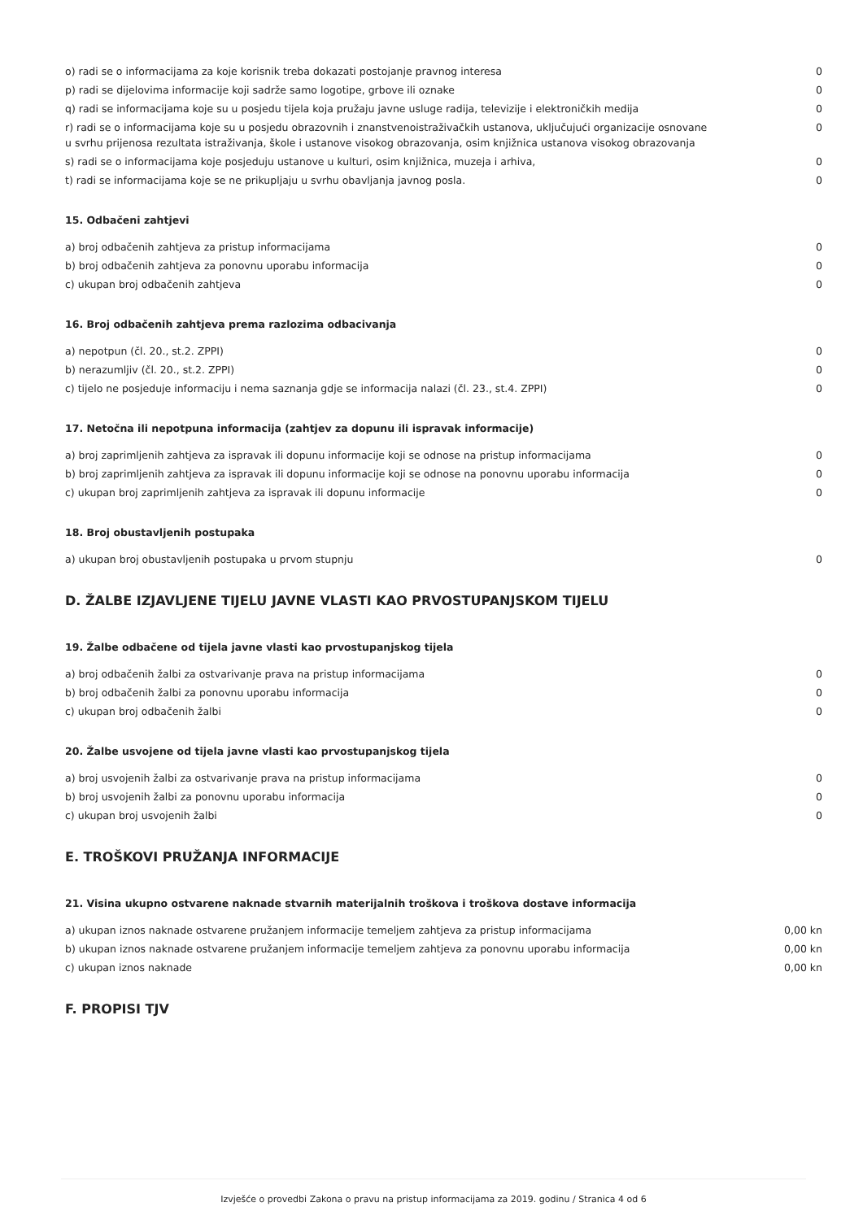| o) radi se o informacijama za koje korisnik treba dokazati postojanje pravnog interesa | 0 |
| p) radi se dijelovima informacije koji sadrže samo logotipe, grbove ili oznake | 0 |
| q) radi se informacijama koje su u posjedu tijela koja pružaju javne usluge radija, televizije i elektroničkih medija | 0 |
| r) radi se o informacijama koje su u posjedu obrazovnih i znanstvenoistraživačkih ustanova, uključujući organizacije osnovane u svrhu prijenosa rezultata istraživanja, škole i ustanove visokog obrazovanja, osim knjižnica ustanova visokog obrazovanja | 0 |
| s) radi se o informacijama koje posjeduju ustanove u kulturi, osim knjižnica, muzeja i arhiva, | 0 |
| t) radi se informacijama koje se ne prikupljaju u svrhu obavljanja javnog posla. | 0 |
15. Odbačeni zahtjevi
| a) broj odbačenih zahtjeva za pristup informacijama | 0 |
| b) broj odbačenih zahtjeva za ponovnu uporabu informacija | 0 |
| c) ukupan broj odbačenih zahtjeva | 0 |
16. Broj odbačenih zahtjeva prema razlozima odbacivanja
| a) nepotpun (čl. 20., st.2. ZPPI) | 0 |
| b) nerazumljiv (čl. 20., st.2. ZPPI) | 0 |
| c) tijelo ne posjeduje informaciju i nema saznanja gdje se informacija nalazi (čl. 23., st.4. ZPPI) | 0 |
17. Netočna ili nepotpuna informacija (zahtjev za dopunu ili ispravak informacije)
| a) broj zaprimljenih zahtjeva za ispravak ili dopunu informacije koji se odnose na pristup informacijama | 0 |
| b) broj zaprimljenih zahtjeva za ispravak ili dopunu informacije koji se odnose na ponovnu uporabu informacija | 0 |
| c) ukupan broj zaprimljenih zahtjeva za ispravak ili dopunu informacije | 0 |
18. Broj obustavljenih postupaka
| a) ukupan broj obustavljenih postupaka u prvom stupnju | 0 |
D. ŽALBE IZJAVLJENE TIJELU JAVNE VLASTI KAO PRVOSTUPANJSKOM TIJELU
19. Žalbe odbačene od tijela javne vlasti kao prvostupanjskog tijela
| a) broj odbačenih žalbi za ostvarivanje prava na pristup informacijama | 0 |
| b) broj odbačenih žalbi za ponovnu uporabu informacija | 0 |
| c) ukupan broj odbačenih žalbi | 0 |
20. Žalbe usvojene od tijela javne vlasti kao prvostupanjskog tijela
| a) broj usvojenih žalbi za ostvarivanje prava na pristup informacijama | 0 |
| b) broj usvojenih žalbi za ponovnu uporabu informacija | 0 |
| c) ukupan broj usvojenih žalbi | 0 |
E. TROŠKOVI PRUŽANJA INFORMACIJE
21. Visina ukupno ostvarene naknade stvarnih materijalnih troškova i troškova dostave informacija
| a) ukupan iznos naknade ostvarene pružanjem informacije temeljem zahtjeva za pristup informacijama | 0,00 kn |
| b) ukupan iznos naknade ostvarene pružanjem informacije temeljem zahtjeva za ponovnu uporabu informacija | 0,00 kn |
| c) ukupan iznos naknade | 0,00 kn |
F. PROPISI TJV
Izvješće o provedbi Zakona o pravu na pristup informacijama za 2019. godinu / Stranica 4 od 6